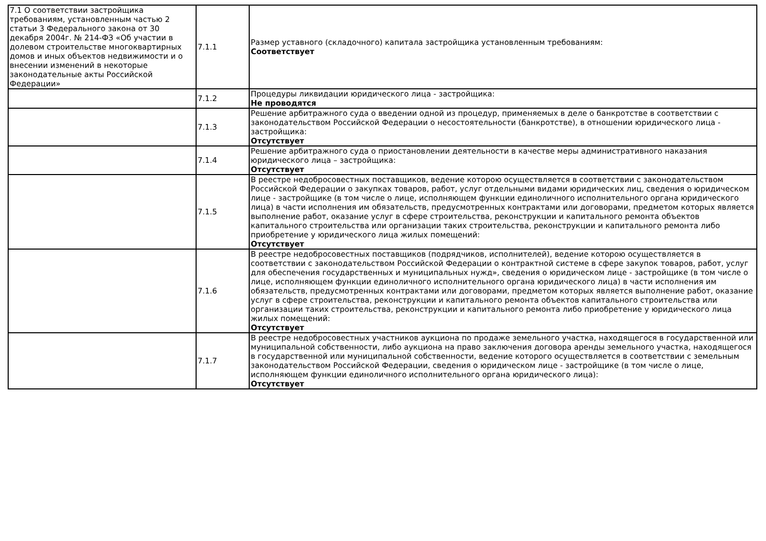| 7.1 О соответствии застройщика требованиям, установленным частью 2 статьи 3 Федерального закона от 30 декабря 2004г. № 214-ФЗ «Об участии в долевом строительстве многоквартирных домов и иных объектов недвижимости и о внесении изменений в некоторые законодательные акты Российской Федерации» | 7.1.1 | Размер уставного (складочного) капитала застройщика установленным требованиям: Соответствует |
| | 7.1.2 | Процедуры ликвидации юридического лица - застройщика: Не проводятся |
| | 7.1.3 | Решение арбитражного суда о введении одной из процедур, применяемых в деле о банкротстве в соответствии с законодательством Российской Федерации о несостоятельности (банкротстве), в отношении юридического лица - застройщика: Отсутствует |
| | 7.1.4 | Решение арбитражного суда о приостановлении деятельности в качестве меры административного наказания юридического лица – застройщика: Отсутствует |
| | 7.1.5 | В реестре недобросовестных поставщиков, ведение которою осуществляется в соответствии с законодательством Российской Федерации о закупках товаров, работ, услуг отдельными видами юридических лиц, сведения о юридическом лице - застройщике (в том числе о лице, исполняющем функции единоличного исполнительного органа юридического лица) в части исполнения им обязательств, предусмотренных контрактами или договорами, предметом которых является выполнение работ, оказание услуг в сфере строительства, реконструкции и капитального ремонта объектов капитального строительства или организации таких строительства, реконструкции и капитального ремонта либо приобретение у юридического лица жилых помещений: Отсутствует |
| | 7.1.6 | В реестре недобросовестных поставщиков (подрядчиков, исполнителей), ведение которою осуществляется в соответствии с законодательством Российской Федерации о контрактной системе в сфере закупок товаров, работ, услуг для обеспечения государственных и муниципальных нужд», сведения о юридическом лице - застройщике (в том числе о лице, исполняющем функции единоличного исполнительного органа юридического лица) в части исполнения им обязательств, предусмотренных контрактами или договорами, предметом которых является выполнение работ, оказание услуг в сфере строительства, реконструкции и капитального ремонта объектов капитального строительства или организации таких строительства, реконструкции и капитального ремонта либо приобретение у юридического лица жилых помещений: Отсутствует |
| | 7.1.7 | В реестре недобросовестных участников аукциона по продаже земельного участка, находящегося в государственной или муниципальной собственности, либо аукциона на право заключения договора аренды земельного участка, находящегося в государственной или муниципальной собственности, ведение которого осуществляется в соответствии с земельным законодательством Российской Федерации, сведения о юридическом лице - застройщике (в том числе о лице, исполняющем функции единоличного исполнительного органа юридического лица): Отсутствует |